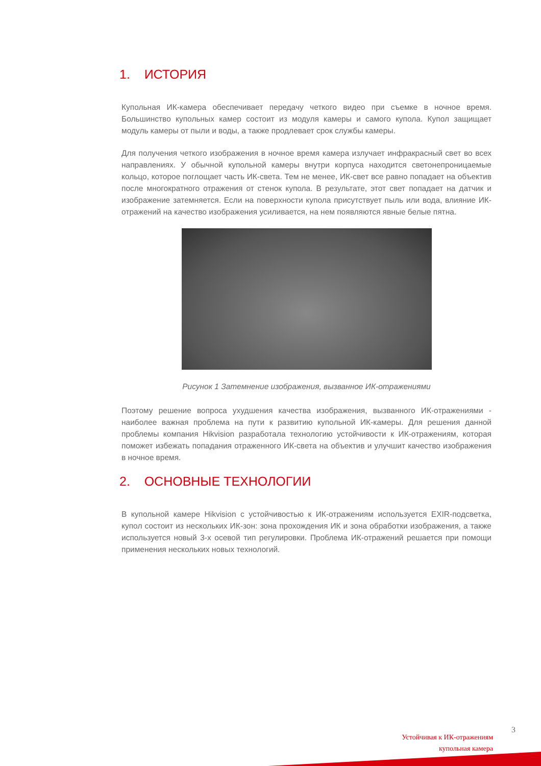1. ИСТОРИЯ
Купольная ИК-камера обеспечивает передачу четкого видео при съемке в ночное время. Большинство купольных камер состоит из модуля камеры и самого купола. Купол защищает модуль камеры от пыли и воды, а также продлевает срок службы камеры.
Для получения четкого изображения в ночное время камера излучает инфракрасный свет во всех направлениях. У обычной купольной камеры внутри корпуса находится светонепроницаемые кольцо, которое поглощает часть ИК-света. Тем не менее, ИК-свет все равно попадает на объектив после многократного отражения от стенок купола. В результате, этот свет попадает на датчик и изображение затемняется. Если на поверхности купола присутствует пыль или вода, влияние ИК-отражений на качество изображения усиливается, на нем появляются явные белые пятна.
Рисунок 1 Затемнение изображения, вызванное ИК-отражениями
Поэтому решение вопроса ухудшения качества изображения, вызванного ИК-отражениями - наиболее важная проблема на пути к развитию купольной ИК-камеры. Для решения данной проблемы компания Hikvision разработала технологию устойчивости к ИК-отражениям, которая поможет избежать попадания отраженного ИК-света на объектив и улучшит качество изображения в ночное время.
2. ОСНОВНЫЕ ТЕХНОЛОГИИ
В купольной камере Hikvision с устойчивостью к ИК-отражениям используется EXIR-подсветка, купол состоит из нескольких ИК-зон: зона прохождения ИК и зона обработки изображения, а также используется новый 3-х осевой тип регулировки. Проблема ИК-отражений решается при помощи применения нескольких новых технологий.
3
Устойчивая к ИК-отражениям
купольная камера